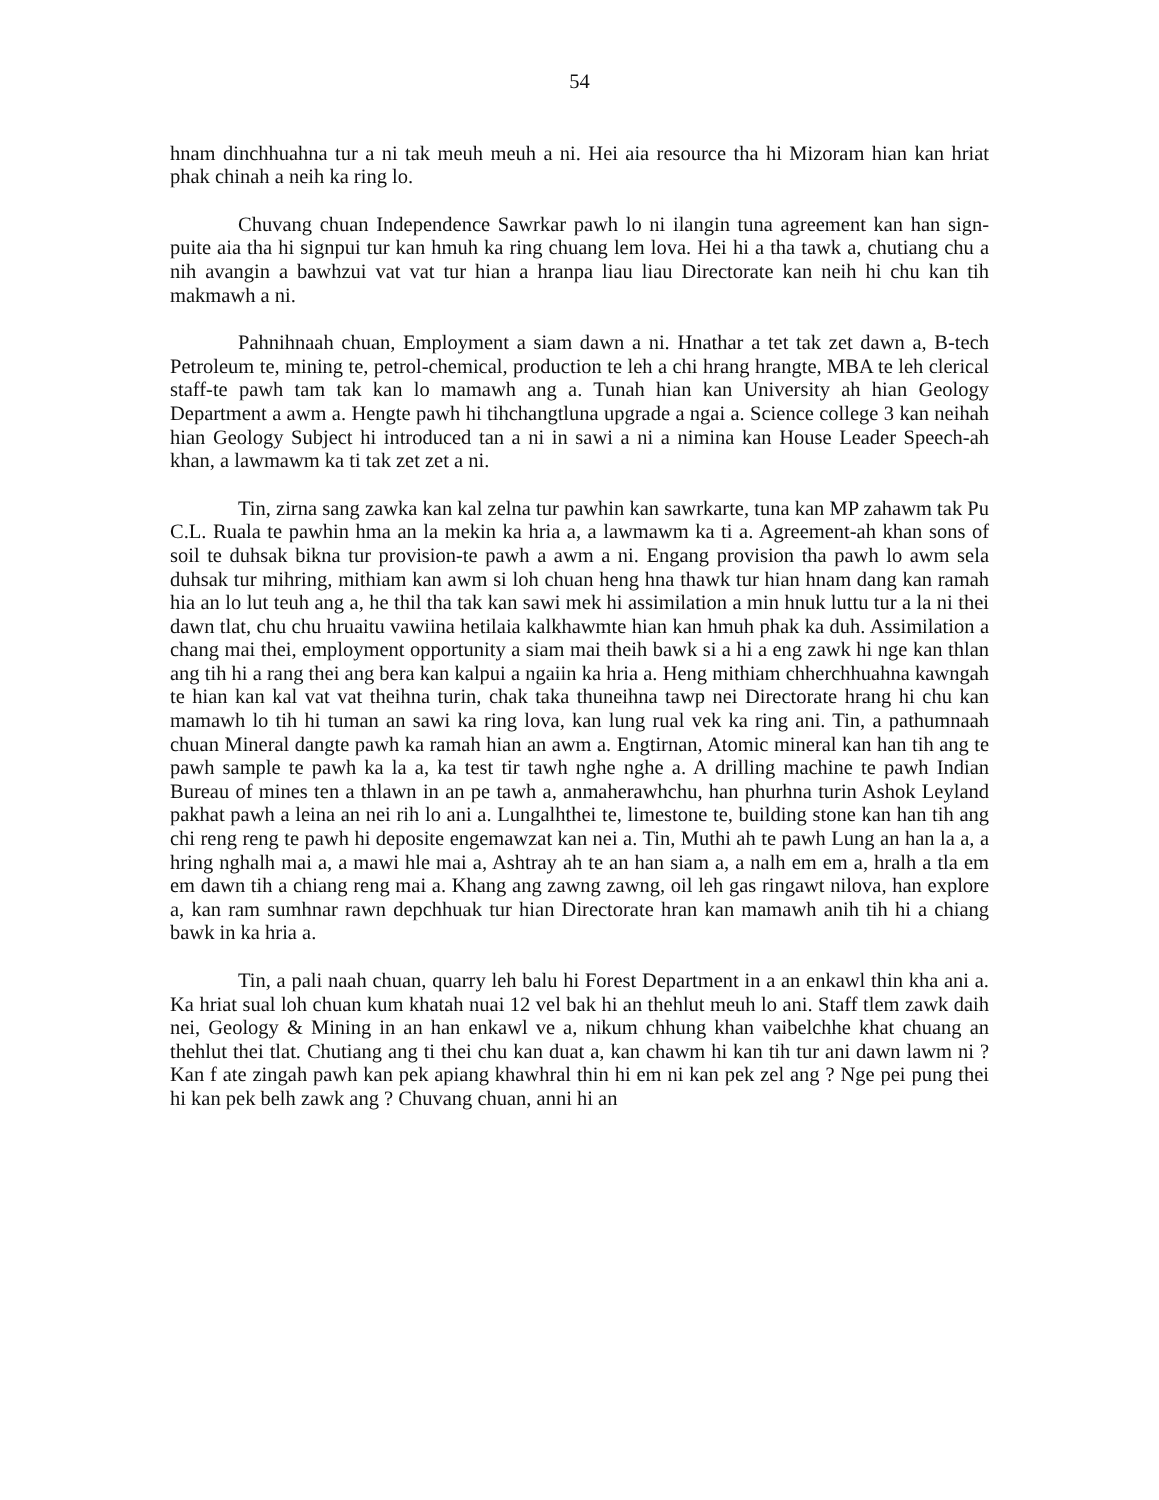54
hnam dinchhuahna tur a ni tak meuh meuh a ni. Hei aia resource tha hi Mizoram hian kan hriat phak chinah a neih ka ring lo.
Chuvang chuan Independence Sawrkar pawh lo ni ilangin tuna agreement kan han sign-puite aia tha hi signpui tur kan hmuh ka ring chuang lem lova. Hei hi a tha tawk a, chutiang chu a nih avangin a bawhzui vat vat tur hian a hranpa liau liau Directorate kan neih hi chu kan tih makmawh a ni.
Pahnihnaah chuan, Employment a siam dawn a ni. Hnathar a tet tak zet dawn a, B-tech Petroleum te, mining te, petrol-chemical, production te leh a chi hrang hrangte, MBA te leh clerical staff-te pawh tam tak kan lo mamawh ang a. Tunah hian kan University ah hian Geology Department a awm a. Hengte pawh hi tihchangtluna upgrade a ngai a. Science college 3 kan neihah hian Geology Subject hi introduced tan a ni in sawi a ni a nimina kan House Leader Speech-ah khan, a lawmawm ka ti tak zet zet a ni.
Tin, zirna sang zawka kan kal zelna tur pawhin kan sawrkarte, tuna kan MP zahawm tak Pu C.L. Ruala te pawhin hma an la mekin ka hria a, a lawmawm ka ti a. Agreement-ah khan sons of soil te duhsak bikna tur provision-te pawh a awm a ni. Engang provision tha pawh lo awm sela duhsak tur mihring, mithiam kan awm si loh chuan heng hna thawk tur hian hnam dang kan ramah hia an lo lut teuh ang a, he thil tha tak kan sawi mek hi assimilation a min hnuk luttu tur a la ni thei dawn tlat, chu chu hruaitu vawiina hetilaia kalkhawmte hian kan hmuh phak ka duh. Assimilation a chang mai thei, employment opportunity a siam mai theih bawk si a hi a eng zawk hi nge kan thlan ang tih hi a rang thei ang bera kan kalpui a ngaiin ka hria a. Heng mithiam chherchhuahna kawngah te hian kan kal vat vat theihna turin, chak taka thuneihna tawp nei Directorate hrang hi chu kan mamawh lo tih hi tuman an sawi ka ring lova, kan lung rual vek ka ring ani. Tin, a pathumnaah chuan Mineral dangte pawh ka ramah hian an awm a. Engtirnan, Atomic mineral kan han tih ang te pawh sample te pawh ka la a, ka test tir tawh nghe nghe a. A drilling machine te pawh Indian Bureau of mines ten a thlawn in an pe tawh a, anmaherawhchu, han phurhna turin Ashok Leyland pakhat pawh a leina an nei rih lo ani a. Lungalhthei te, limestone te, building stone kan han tih ang chi reng reng te pawh hi deposite engemawzat kan nei a. Tin, Muthi ah te pawh Lung an han la a, a hring nghalh mai a, a mawi hle mai a, Ashtray ah te an han siam a, a nalh em em a, hralh a tla em em dawn tih a chiang reng mai a. Khang ang zawng zawng, oil leh gas ringawt nilova, han explore a, kan ram sumhnar rawn depchhuak tur hian Directorate hran kan mamawh anih tih hi a chiang bawk in ka hria a.
Tin, a pali naah chuan, quarry leh balu hi Forest Department in a an enkawl thin kha ani a. Ka hriat sual loh chuan kum khatah nuai 12 vel bak hi an thehlut meuh lo ani. Staff tlem zawk daih nei, Geology & Mining in an han enkawl ve a, nikum chhung khan vaibelchhe khat chuang an thehlut thei tlat. Chutiang ang ti thei chu kan duat a, kan chawm hi kan tih tur ani dawn lawm ni ? Kan f ate zingah pawh kan pek apiang khawhral thin hi em ni kan pek zel ang ? Nge pei pung thei hi kan pek belh zawk ang ? Chuvang chuan, anni hi an